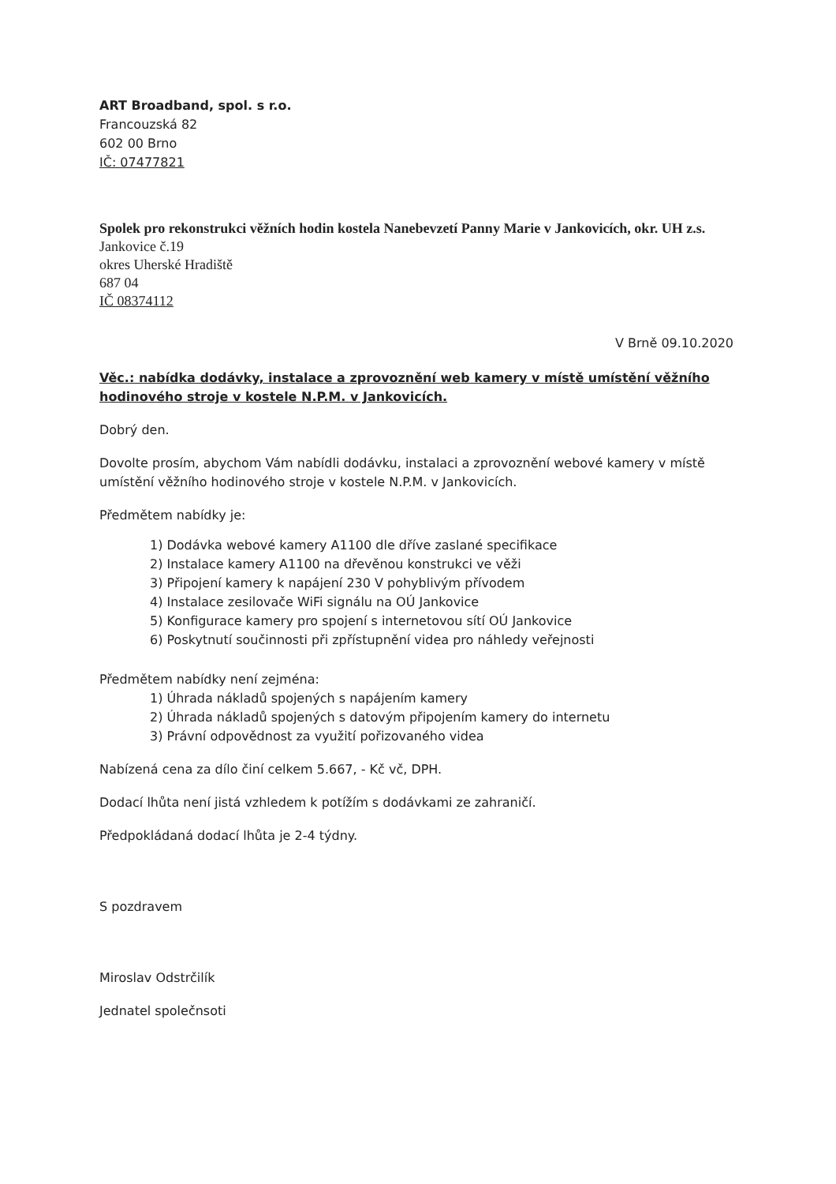ART Broadband, spol. s r.o.
Francouzská 82
602 00 Brno
IČ: 07477821
Spolek pro rekonstrukci věžních hodin kostela Nanebevzetí Panny Marie v Jankovicích, okr. UH z.s.
Jankovice č.19
okres Uherské Hradiště
687 04
IČ 08374112
V Brně 09.10.2020
Věc.: nabídka dodávky, instalace a zprovoznění web kamery v místě umístění věžního hodinového stroje v kostele N.P.M. v Jankovicích.
Dobrý den.
Dovolte prosím, abychom Vám nabídli dodávku, instalaci a zprovoznění webové kamery v místě umístění věžního hodinového stroje v kostele N.P.M. v Jankovicích.
Předmětem nabídky je:
1) Dodávka webové kamery A1100 dle dříve zaslané specifikace
2) Instalace kamery A1100 na dřevěnou konstrukci ve věži
3) Připojení kamery k napájení 230 V pohyblivým přívodem
4) Instalace zesilovače WiFi signálu na OÚ Jankovice
5) Konfigurace kamery pro spojení s internetovou sítí OÚ Jankovice
6) Poskytnutí součinnosti při zpřístupnění videa pro náhledy veřejnosti
Předmětem nabídky není zejména:
1) Úhrada nákladů spojených s napájením kamery
2) Úhrada nákladů spojených s datovým připojením kamery do internetu
3) Právní odpovědnost za využití pořizovaného videa
Nabízená cena za dílo činí celkem 5.667, - Kč vč, DPH.
Dodací lhůta není jistá vzhledem k potížím s dodávkami ze zahraničí.
Předpokládaná dodací lhůta je 2-4 týdny.
S pozdravem
Miroslav Odstrčilík
Jednatel společnsoti